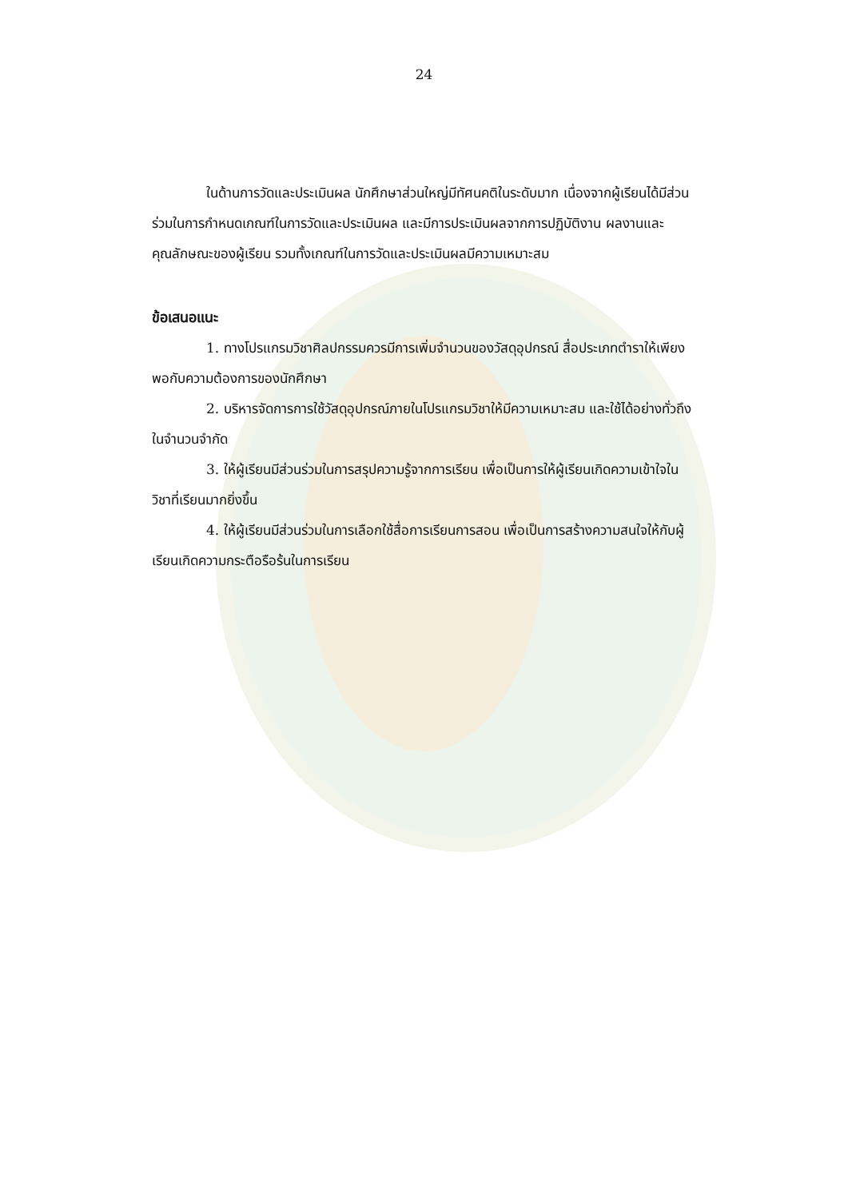24
ในด้านการวัดและประเมินผล นักศึกษาส่วนใหญ่มีทัศนคติในระดับมาก เนื่องจากผู้เรียนได้มีส่วนร่วมในการกำหนดเกณฑ์ในการวัดและประเมินผล และมีการประเมินผลจากการปฏิบัติงาน ผลงานและคุณลักษณะของผู้เรียน รวมทั้งเกณฑ์ในการวัดและประเมินผลมีความเหมาะสม
ข้อเสนอแนะ
1. ทางโปรแกรมวิชาศิลปกรรมควรมีการเพิ่มจำนวนของวัสดุอุปกรณ์ สื่อประเภทตำราให้เพียงพอกับความต้องการของนักศึกษา
2. บริหารจัดการการใช้วัสดุอุปกรณ์ภายในโปรแกรมวิชาให้มีความเหมาะสม และใช้ได้อย่างทั่วถึงในจำนวนจำกัด
3. ให้ผู้เรียนมีส่วนร่วมในการสรุปความรู้จากการเรียน เพื่อเป็นการให้ผู้เรียนเกิดความเข้าใจในวิชาที่เรียนมากยิ่งขึ้น
4. ให้ผู้เรียนมีส่วนร่วมในการเลือกใช้สื่อการเรียนการสอน เพื่อเป็นการสร้างความสนใจให้กับผู้เรียนเกิดความกระตือรือร้นในการเรียน